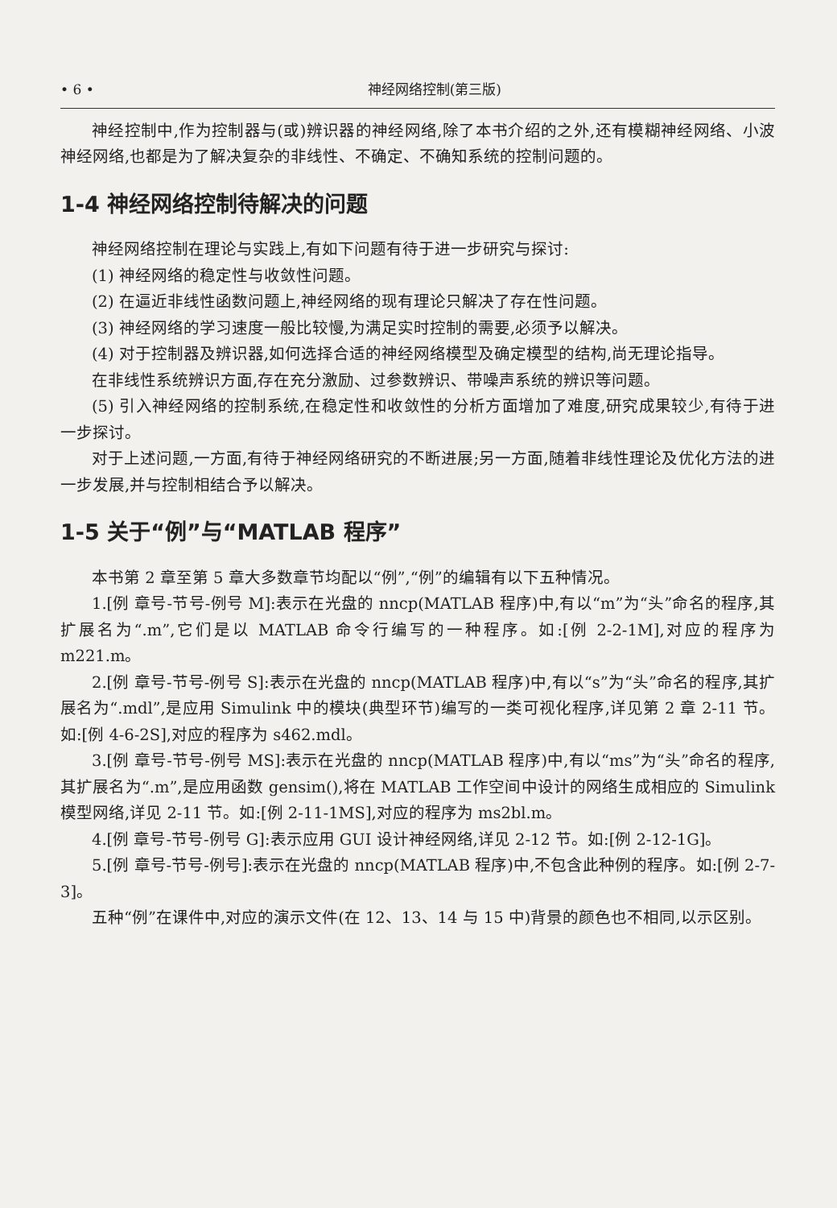• 6 • 神经网络控制(第三版)
神经控制中,作为控制器与(或)辨识器的神经网络,除了本书介绍的之外,还有模糊神经网络、小波神经网络,也都是为了解决复杂的非线性、不确定、不确知系统的控制问题的。
1-4 神经网络控制待解决的问题
神经网络控制在理论与实践上,有如下问题有待于进一步研究与探讨:
(1) 神经网络的稳定性与收敛性问题。
(2) 在逼近非线性函数问题上,神经网络的现有理论只解决了存在性问题。
(3) 神经网络的学习速度一般比较慢,为满足实时控制的需要,必须予以解决。
(4) 对于控制器及辨识器,如何选择合适的神经网络模型及确定模型的结构,尚无理论指导。
在非线性系统辨识方面,存在充分激励、过参数辨识、带噪声系统的辨识等问题。
(5) 引入神经网络的控制系统,在稳定性和收敛性的分析方面增加了难度,研究成果较少,有待于进一步探讨。
对于上述问题,一方面,有待于神经网络研究的不断进展;另一方面,随着非线性理论及优化方法的进一步发展,并与控制相结合予以解决。
1-5 关于“例”与“MATLAB 程序”
本书第 2 章至第 5 章大多数章节均配以“例”,“例”的编辑有以下五种情况。
1.[例 章号-节号-例号 M]:表示在光盘的 nncp(MATLAB 程序)中,有以“m”为“头”命名的程序,其扩展名为“.m”,它们是以 MATLAB 命令行编写的一种程序。如:[例 2-2-1M],对应的程序为 m221.m。
2.[例 章号-节号-例号 S]:表示在光盘的 nncp(MATLAB 程序)中,有以“s”为“头”命名的程序,其扩展名为“.mdl”,是应用 Simulink 中的模块(典型环节)编写的一类可视化程序,详见第 2 章 2-11 节。如:[例 4-6-2S],对应的程序为 s462.mdl。
3.[例 章号-节号-例号 MS]:表示在光盘的 nncp(MATLAB 程序)中,有以“ms”为“头”命名的程序,其扩展名为“.m”,是应用函数 gensim(),将在 MATLAB 工作空间中设计的网络生成相应的 Simulink 模型网络,详见 2-11 节。如:[例 2-11-1MS],对应的程序为 ms2bl.m。
4.[例 章号-节号-例号 G]:表示应用 GUI 设计神经网络,详见 2-12 节。如:[例 2-12-1G]。
5.[例 章号-节号-例号]:表示在光盘的 nncp(MATLAB 程序)中,不包含此种例的程序。如:[例 2-7-3]。
五种“例”在课件中,对应的演示文件(在 12、13、14 与 15 中)背景的颜色也不相同,以示区别。